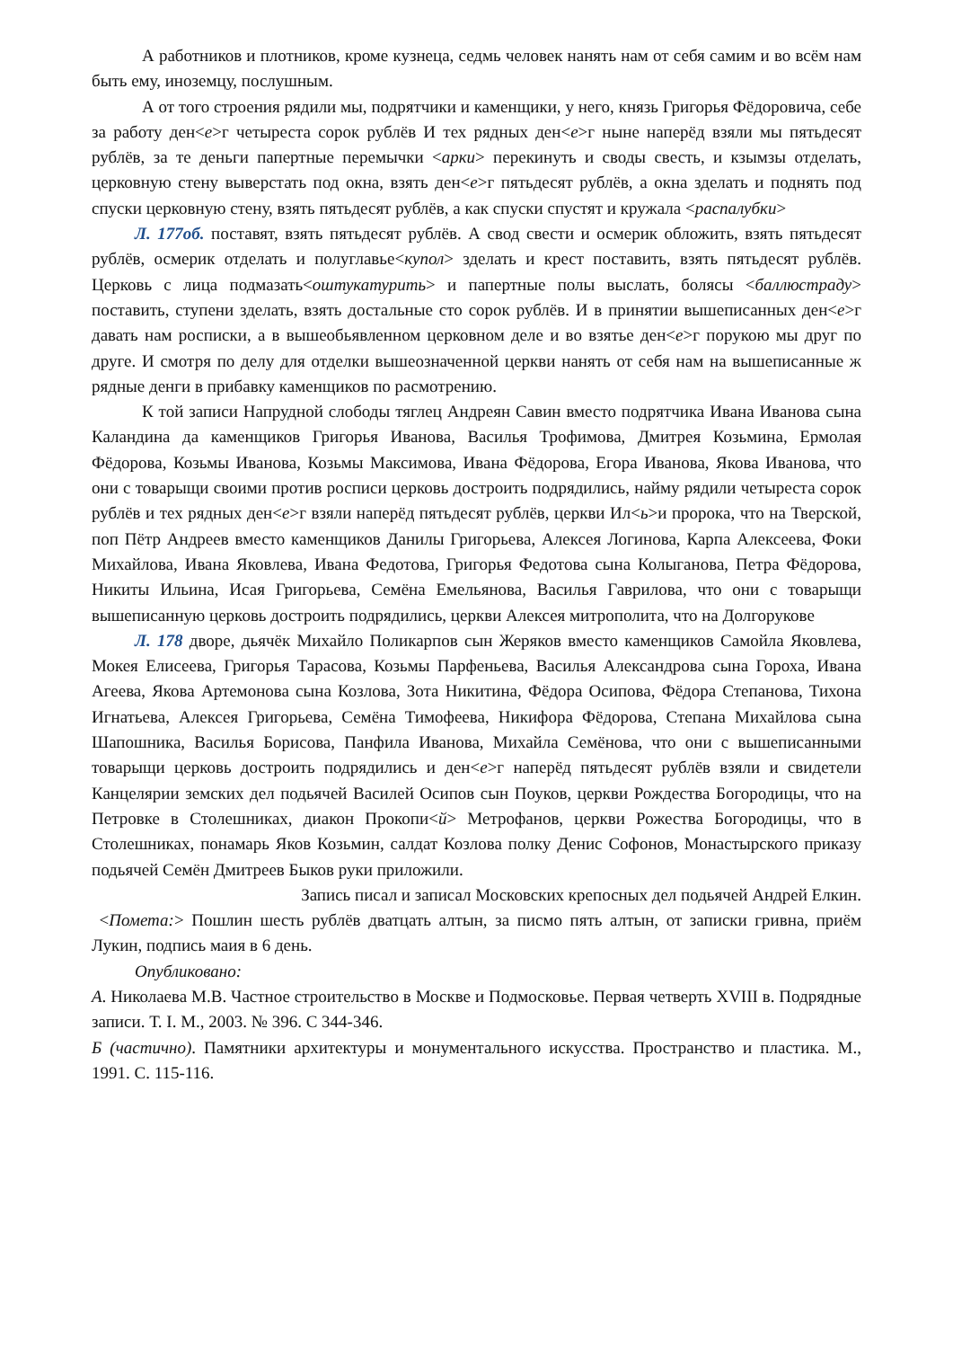А работников и плотников, кроме кузнеца, седмь человек нанять нам от себя самим и во всём нам быть ему, иноземцу, послушным.
А от того строения рядили мы, подрятчики и каменщики, у него, князь Григорья Фёдоровича, себе за работу ден<е>г четыреста сорок рублёв И тех рядных ден<е>г ныне наперёд взяли мы пятьдесят рублёв, за те деньги папертные перемычки <арки> перекинуть и своды свесть, и кзымзы отделать, церковную стену выверстать под окна, взять ден<е>г пятьдесят рублёв, а окна зделать и поднять под спуски церковную стену, взять пятьдесят рублёв, а как спуски спустят и кружала <распалубки>
Л. 177об. поставят, взять пятьдесят рублёв. А свод свести и осмерик обложить, взять пятьдесят рублёв, осмерик отделать и полуглавье<купол> зделать и крест поставить, взять пятьдесят рублёв. Церковь с лица подмазать<оштукатурить> и папертные полы выслать, болясы <баллюстраду> поставить, ступени зделать, взять достальные сто сорок рублёв. И в принятии вышеписанных ден<е>г давать нам росписки, а в вышеобьявленном церковном деле и во взятье ден<е>г порукою мы друг по друге. И смотря по делу для отделки вышеозначенной церкви нанять от себя нам на вышеписанные ж рядные денги в прибавку каменщиков по расмотрению.
К той записи Напрудной слободы тяглец Андреян Савин вместо подрятчика Ивана Иванова сына Каландина да каменщиков Григорья Иванова, Василья Трофимова, Дмитрея Козьмина, Ермолая Фёдорова, Козьмы Иванова, Козьмы Максимова, Ивана Фёдорова, Егора Иванова, Якова Иванова, что они с товарыщи своими против росписи церковь достроить подрядились, найму рядили четыреста сорок рублёв и тех рядных ден<е>г взяли наперёд пятьдесят рублёв, церкви Ил<ь>и пророка, что на Тверской, поп Пётр Андреев вместо каменщиков Данилы Григорьева, Алексея Логинова, Карпа Алексеева, Фоки Михайлова, Ивана Яковлева, Ивана Федотова, Григорья Федотова сына Колыганова, Петра Фёдорова, Никиты Ильина, Исая Григорьева, Семёна Емельянова, Василья Гаврилова, что они с товарыщи вышеписанную церковь достроить подрядились, церкви Алексея митрополита, что на Долгорукове
Л. 178 дворе, дьячёк Михайло Поликарпов сын Жеряков вместо каменщиков Самойла Яковлева, Мокея Елисеева, Григорья Тарасова, Козьмы Парфеньева, Василья Александрова сына Гороха, Ивана Агеева, Якова Артемонова сына Козлова, Зота Никитина, Фёдора Осипова, Фёдора Степанова, Тихона Игнатьева, Алексея Григорьева, Семёна Тимофеева, Никифора Фёдорова, Степана Михайлова сына Шапошника, Василья Борисова, Панфила Иванова, Михайла Семёнова, что они с вышеписанными товарыщи церковь достроить подрядились и ден<е>г наперёд пятьдесят рублёв взяли и свидетели Канцелярии земских дел подьячей Василей Осипов сын Поуков, церкви Рождества Богородицы, что на Петровке в Столешниках, диакон Прокопи<й> Метрофанов, церкви Рожества Богородицы, что в Столешниках, понамарь Яков Козьмин, салдат Козлова полку Денис Софонов, Монастырского приказу подьячей Семён Дмитреев Быков руки приложили.
Запись писал и записал Московских крепосных дел подьячей Андрей Елкин.
<Помета:> Пошлин шесть рублёв дватцать алтын, за писмо пять алтын, от записки гривна, приём Лукин, подпись маия в 6 день.
Опубликовано:
А. Николаева М.В. Частное строительство в Москве и Подмосковье. Первая четверть XVIII в. Подрядные записи. Т. I. М., 2003. № 396. С 344-346.
Б (частично). Памятники архитектуры и монументального искусства. Пространство и пластика. М., 1991. С. 115-116.